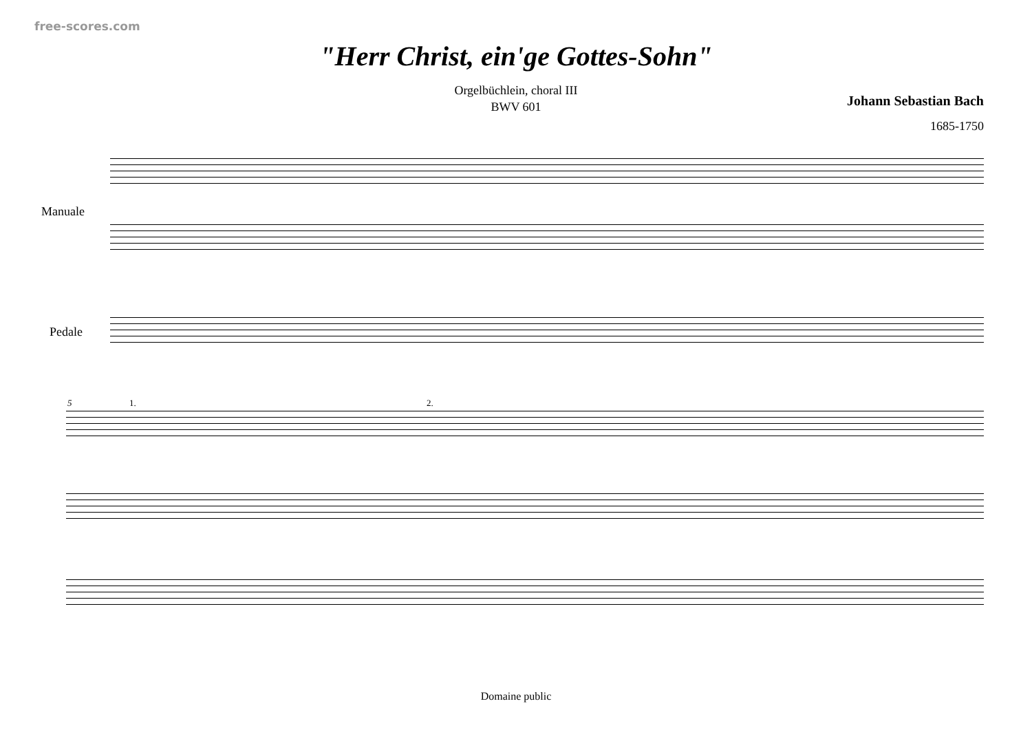free-scores.com
"Herr Christ, ein'ge Gottes-Sohn"
Orgelbüchlein, choral III
BWV 601
Johann Sebastian Bach
1685-1750
Manuale
Pedale
5 1. 2.
Domaine public